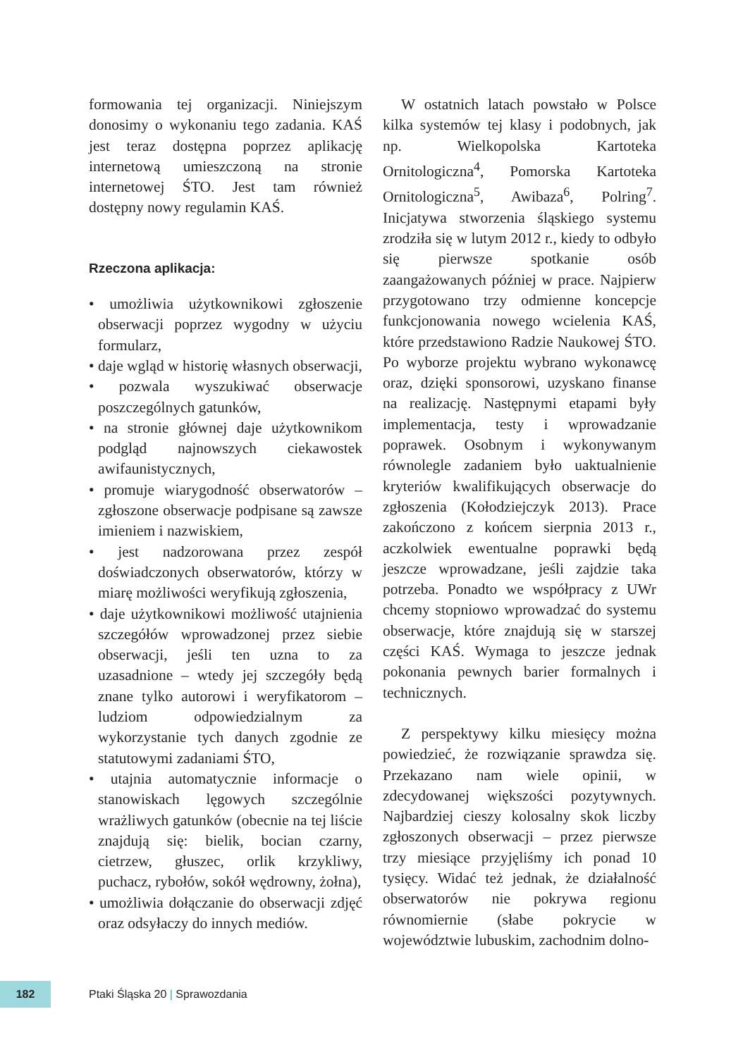formowania tej organizacji. Niniejszym donosimy o wykonaniu tego zadania. KAŚ jest teraz dostępna poprzez aplikację internetową umieszczoną na stronie internetowej ŚTO. Jest tam również dostępny nowy regulamin KAŚ.
Rzeczona aplikacja:
• umożliwia użytkownikowi zgłoszenie obserwacji poprzez wygodny w użyciu formularz,
• daje wgląd w historię własnych obserwacji,
• pozwala wyszukiwać obserwacje poszczególnych gatunków,
• na stronie głównej daje użytkownikom podgląd najnowszych ciekawostek awifaunistycznych,
• promuje wiarygodność obserwatorów – zgłoszone obserwacje podpisane są zawsze imieniem i nazwiskiem,
• jest nadzorowana przez zespół doświadczonych obserwatorów, którzy w miarę możliwości weryfikują zgłoszenia,
• daje użytkownikowi możliwość utajnienia szczegółów wprowadzonej przez siebie obserwacji, jeśli ten uzna to za uzasadnione – wtedy jej szczegóły będą znane tylko autorowi i weryfikatorom – ludziom odpowiedzialnym za wykorzystanie tych danych zgodnie ze statutowymi zadaniami ŚTO,
• utajnia automatycznie informacje o stanowiskach lęgowych szczególnie wrażliwych gatunków (obecnie na tej liście znajdują się: bielik, bocian czarny, cietrzew, głuszec, orlik krzykliwy, puchacz, rybołów, sokół wędrowny, żołna),
• umożliwia dołączanie do obserwacji zdjęć oraz odsyłaczy do innych mediów.
W ostatnich latach powstało w Polsce kilka systemów tej klasy i podobnych, jak np. Wielkopolska Kartoteka Ornitologiczna<sup>4</sup>, Pomorska Kartoteka Ornitologiczna<sup>5</sup>, Awibaza<sup>6</sup>, Polring<sup>7</sup>. Inicjatywa stworzenia śląskiego systemu zrodziła się w lutym 2012 r., kiedy to odbyło się pierwsze spotkanie osób zaangażowanych później w prace. Najpierw przygotowano trzy odmienne koncepcje funkcjonowania nowego wcielenia KAŚ, które przedstawiono Radzie Naukowej ŚTO. Po wyborze projektu wybrano wykonawcę oraz, dzięki sponsorowi, uzyskano finanse na realizację. Następnymi etapami były implementacja, testy i wprowadzanie poprawek. Osobnym i wykonywanym równolegle zadaniem było uaktualnienie kryteriów kwalifikujących obserwacje do zgłoszenia (Kołodziejczyk 2013). Prace zakończono z końcem sierpnia 2013 r., aczkolwiek ewentualne poprawki będą jeszcze wprowadzane, jeśli zajdzie taka potrzeba. Ponadto we współpracy z UWr chcemy stopniowo wprowadzać do systemu obserwacje, które znajdują się w starszej części KAŚ. Wymaga to jeszcze jednak pokonania pewnych barier formalnych i technicznych.
Z perspektywy kilku miesięcy można powiedzieć, że rozwiązanie sprawdza się. Przekazano nam wiele opinii, w zdecydowanej większości pozytywnych. Najbardziej cieszy kolosalny skok liczby zgłoszonych obserwacji – przez pierwsze trzy miesiące przyjęliśmy ich ponad 10 tysięcy. Widać też jednak, że działalność obserwatorów nie pokrywa regionu równomiernie (słabe pokrycie w województwie lubuskim, zachodnim dolno-
182
Ptaki Śląska 20 | Sprawozdania